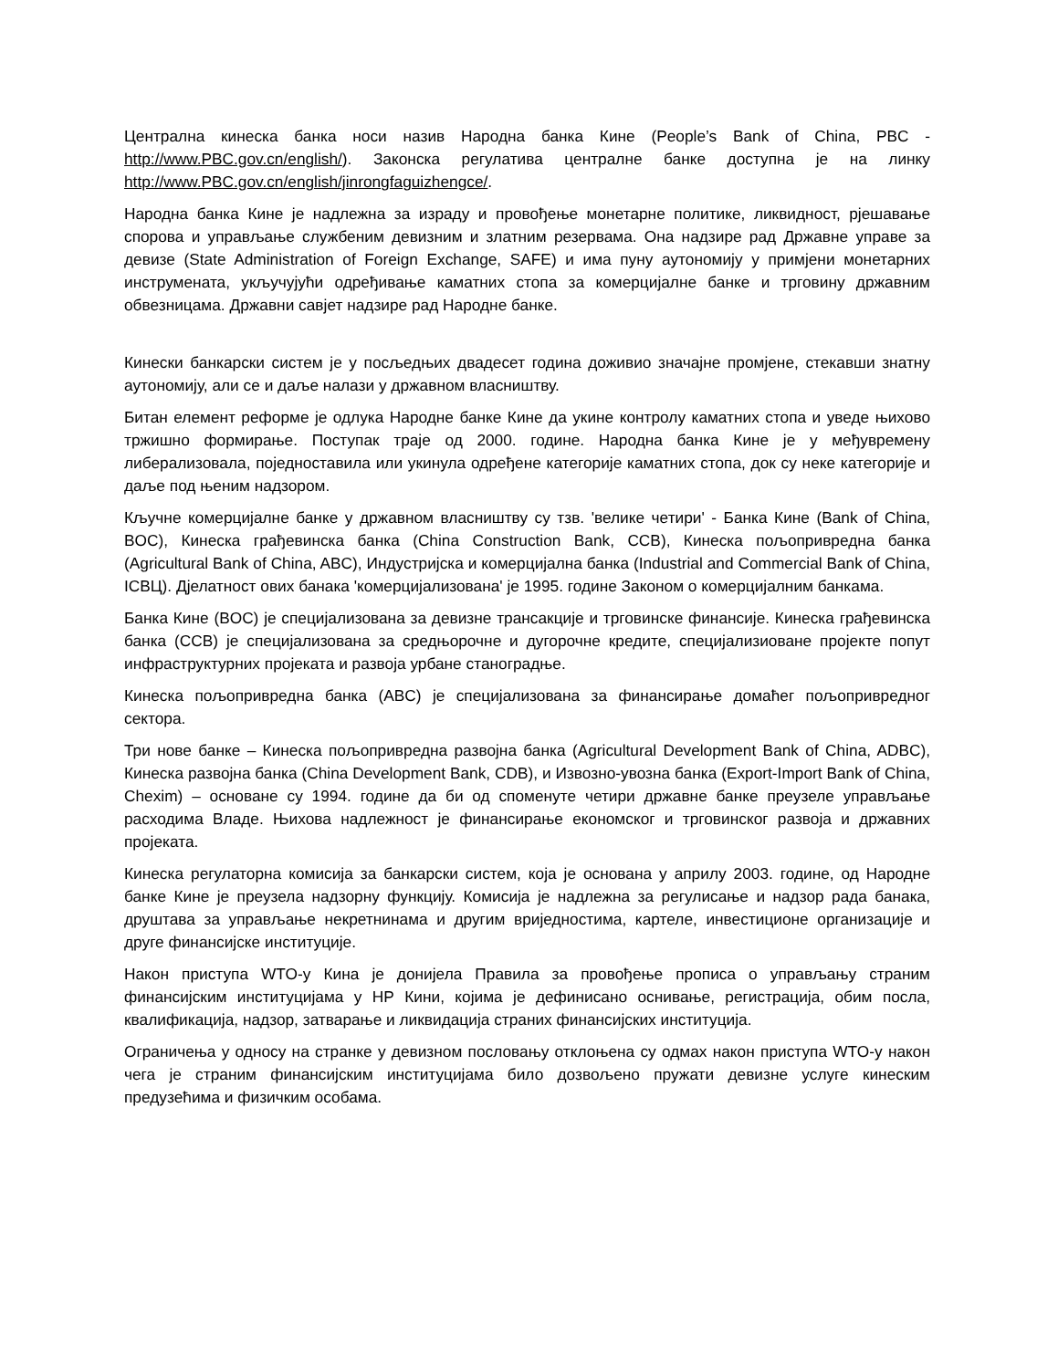Централна кинеска банка носи назив Народна банка Кине (People’s Bank of China, PBC - http://www.PBC.gov.cn/english/). Законска регулатива централне банке доступна је на линку http://www.PBC.gov.cn/english/jinrongfaguizhengce/.
Народна банка Кине је надлежна за израду и провођење монетарне политике, ликвидност, рјешавање спорова и управљање службеним девизним и златним резервама. Она надзире рад Државне управе за девизе (State Administration of Foreign Exchange, SAFE) и има пуну аутономију у примјени монетарних инструмената, укључујући одређивање каматних стопа за комерцијалне банке и трговину државним обвезницама. Државни савјет надзире рад Народне банке.
Кинески банкарски систем је у посљедњих двадесет година доживио значајне промјене, стекавши знатну аутономију, али се и даље налази у државном власништву.
Битан елемент реформе је одлука Народне банке Кине да укине контролу каматних стопа и уведе њихово тржишно формирање. Поступак траје од 2000. године. Народна банка Кине је у међувремену либерализовала, поједноставила или укинула одређене категорије каматних стопа, док су неке категорије и даље под њеним надзором.
Кључне комерцијалне банке у државном власништву су тзв. 'велике четири' - Банка Кине (Bank of China, BOC), Кинеска грађевинска банка (China Construction Bank, CCB), Кинеска пољопривредна банка (Agricultural Bank of China, ABC), Индустријска и комерцијална банка (Industrial and Commercial Bank of China, ICBЦ). Дјелатност ових банака 'комерцијализована' је 1995. године Законом о комерцијалним банкама.
Банка Кине (BOC) је специјализована за девизне трансакције и трговинске финансије. Кинеска грађевинска банка (CCB) је специјализована за средњорочне и дугорочне кредите, специјализиоване пројекте попут инфраструктурних пројеката и развоја урбане станоградње.
Кинеска пољопривредна банка (ABC) је специјализована за финансирање домаћег пољопривредног сектора.
Три нове банке – Кинеска пољопривредна развојна банка (Agricultural Development Bank of China, ADBC), Кинеска развојна банка (China Development Bank, CDB), и Извозно-увозна банка (Export-Import Bank of China, Chexim) – основане су 1994. године да би од споменуте четири државне банке преузеле управљање расходима Владе. Њихова надлежност је финансирање економског и трговинског развоја и државних пројеката.
Кинеска регулаторна комисија за банкарски систем, која је основана у априлу 2003. године, од Народне банке Кине је преузела надзорну функцију. Комисија је надлежна за регулисање и надзор рада банака, друштава за управљање некретнинама и другим вриједностима, картеле, инвестиционе организације и друге финансијске институције.
Након приступа WTO-у Кина је донијела Правила за провођење прописа о управљању страним финансијским институцијама у НР Кини, којима је дефинисано оснивање, регистрација, обим посла, квалификација, надзор, затварање и ликвидација страних финансијских институција.
Ограничења у односу на странке у девизном пословању отклоњена су одмах након приступа WTO-у након чега је страним финансијским институцијама било дозвољено пружати девизне услуге кинеским предузећима и физичким особама.